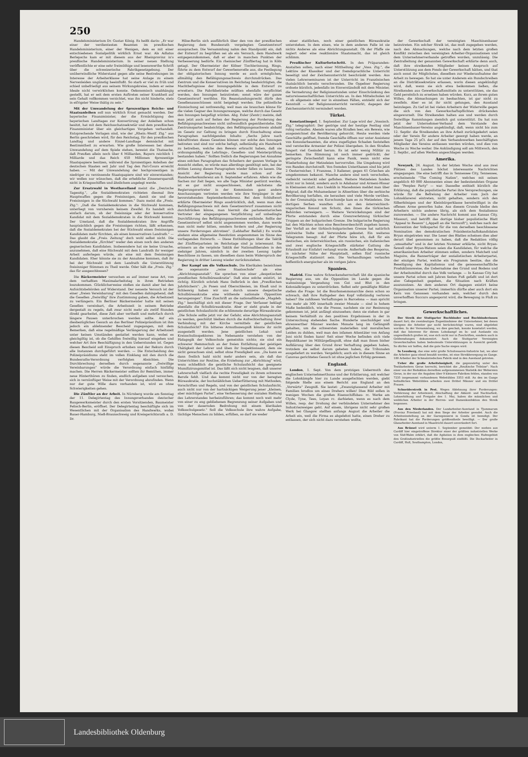250
Handelsministerium Dr. Gustav König. Es heißt darin: „Er war einer der verdientesten Beamten im preußischen Handelsministerium, einer der Wenigen, dem es mit einer entschiedenen Sozialpolitik wirklich Ernst war. Als Adlatus Berlepschs kam er mit diesem aus der Rheinprovinz in's preußische Handelsministerium. In seiner neuen Stellung veröffentlichte er eine sehr freimüthige und lesenswerthe Schrift über die schweizerische Fabrikgesetzgebung. Der unüberwindliche Widerstand gegen alle seine Bestrebungen im Interesse der Arbeiterklasse hat seine Anlage zu einem Nervenleiden ungünstig beeinflußt. So starb er viel zu früh und schied unbefriedigt aus seinem Wirkungskreise, indem er seine Ideale nicht verwirklichen konnte. Oekonomisch unabhängig gestellt, hat er seit dem ersten Auftreten seiner Krankheit auf sein Gehalt vollkommen verzichtet, was ihn nicht hinderte, stets in eifrigster Weise thätig zu sein."
Mit der Umwandelung der 4prozentigen Reichs- und Staatsanleihen soll nun wirklich Ernst gemacht werden. Der bayerische Finanzminister, der die Ermächtigung des bayerischen Landtages zur Konvertirung der Anleihen schon besitzt, hat mit dem Reichsschatzsekretär und dem preußischen Finanzminister über ein gleichartiges Vorgehen verhandelt. Entsprechende Vorlagen sind, wie der „Rhein.-Westf. Ztg." aus Berlin geschrieben wird, für den Reichstag, für den preußischen Landtag und andere Einzel-Landtage demnächst mit Bestimmtheit zu erwarten. Wie große Interessen bei dieser Umwandelung auf dem Spiele stehen, beweist die Thatsache, daß Preußen allein noch über 4 Milliarden, Bayern reichlich 1 Milliarde und das Reich 450 Millionen 4prozentige Staatspapiere besitzen, während die 3prozentigen Anleihen der deutschen Staaten seit Jahr und Tag den Pari-Cours erreicht haben. — Mit der Umwandelung der hochprozentigen in niedriger zu verzinsende Staatspapiere sind wir einverstanden; wir wollen nur wünschen, daß die erhebliche Zinsenersparniß nicht in Kriegsschiffen und ähnlichem angelegt werde.
Zur Ersatzwahl in Westhavelland meint die „Deutsche Tagesztg.", „die Sozialdemokraten richteten diesmal ihre Hauptwaffen gegen die Freisinnigen, damit sie und die Freisinnigen in die Stichwahl kommen." Dazu meint die „Freis. Ztg.": „Daß die Sozialdemokraten in die Stichwahl kommen, unterliegt von vornherein keinem Zweifel. Es handelt sich einfach darum, ob der freisinnige oder der konservative Kandidat mit dem Sozialdemokraten in die Stichwahl kommt. Der Umstand, daß die Sozialdemokraten ihre Angriffe hauptsächlich gegen die Freisinnigen richten, läßt erkennen, daß die Sozialdemokraten bei der Stichwahl einen freisinnigen Kandidaten mehr fürchten, als einen konservativen Landrath." — Das glaubt die „Freis. Zeitung" doch wohl selbst nicht. Die Sozialdemokratie „fürchtet" weder den einen noch den anderen gegnerischen Kandidaten. Insbesondere hat sie keine Ursache, anzunehmen, daß eine Stichwahl mit dem Landrath ihr weniger Arbeit auferlegen würde, als eine mit dem freisinnigen Kandidaten. Eher könnte sie zu der Annahme kommen, daß ihr bei der Stichwahl mit dem Landrath die Unterstützung freisinniger Stimmen zu Theil werde. Oder hält die „Freis. Ztg." das für ausgeschlossen?
Die Bäckermeister versuchen es auf immer neue Art, von dem verhaßten Maximalarbeitstag in ihren Betrieben loszukommen. Glücklicherweise stoßen sie damit aber bei den Aufsichtsbehörden auf Widerstand. Der neueste Versuch ist der einer „freien Vereinbarung" mit den Gesellen dahingehend, daß die Gesellen „freiwillig" ihre Zustimmung gaben, die Arbeitszeit zu verlängern. Ein Berliner Bäckermeister hatte mit seinen Gesellen vereinbart, die Arbeitszeit in seinem Betriebe dergestalt zu regeln, daß zwar nicht mehr als zwölf Stunden direkt gearbeitet, diese Zeit aber vertheilt und mehrfach durch längere Pausen unterbrochen werden sollte. Auf ein diesbezügliches Gesuch an das Berliner Polizeipräsidium ist ihm jedoch ein ablehnender Bescheid zugegangen, mit dem Bemerken, daß eine regelmäßige Verlängerung der Arbeitszeit unter keinen Umständen gestattet werden kann, wobei es gleichgiltig ist, ob die Gehilfen freiwillig hierauf eingehen und welcher Art ihre Beschäftigung in den Ueberstunden ist. Gegen diesen Bescheid soll Einspruch erhoben und der Rekurs durch alle Instanzen durchgeführt werden. — Die Entscheidung des Polizeipräsidiums steht im vollen Einklang mit den durch die Bundesraths-Verordnung verfolgten Absichten. Die Durchbrechung derselben durch sogenannte „freiwillige Vereinbarungen" würde die Verordnung einfach hinfällig machen. Die Herren Bäckermeister sollten ihr Bemühen, immer neue Hinterthüren zu finden, endlich aufgeben und versuchen, sich in vernünftiger Weise mit der Verordnung abzufinden. Wenn nur der gute Wille dazu vorhanden ist, wird es ohne Schwierigkeiten gehen.
Die Zünftler an der Arbeit. In Nürnberg wurde am Sonntag der 11. Delegirtentag des Innungsverbandes deutscher Baugewerksmeister durch den ersten Vorsitzenden, Baumeister Felisch-Berlin, eröffnet. Der Delegirtentag beschäftigte sich im Wesentlichen mit der Organisation des Handwerks, wobei Bauer-Hamburg, Nieß-Braunschweig und Kreisgerichtsrath a. D. Dr.
Hilse-Berlin sich ausführlich über den von der preußischen Regierung dem Bundesrath vorgelegten Gesetzentwurf aussprachen. Die Versammlung nahm den Standpunkt ein, daß der Entwurf zu begrüßen sei als ein Versuch, dem Handwerk entgegenzukommen, daß er aber in manchen Punkten der Verbesserung bedürfe. Ein rheinischer Zünftlertag hat in Köln getagt. Der Obermeister der Kölner Tischlerinnung, Rings, führte zu dem Entwurf der Gewerbenovelle aus, die Festlegung der obligatorischen Innung werde es auch ermöglichen, allmählig den Befähigungsnachweis durchzudrücken. Das Zentrum und die Konservativen im Reichstag beabsichtigten, die Machtbefugnisse der Innungsgebilde in dem Entwurf zu erweitern. Die Fabrikbetriebe müßten ebenfalls verpflichtet werden, den Innungen beizutreten; sonst wäre der ganze Gesetzentwurf werthlos. Ein Beanstandungsrecht dürfe den Gesellenausschüssen nicht beigelegt werden. Die polizeiliche Einmischung sei nothwendig, weil man sie brauchen könne für die vielen Gegner des Innungszwanges, welche durch das Gesetz den Innungen beigefügt würden. Abg. Euler (Zentr.) meinte, daß man jetzt auch auf Seiten der Regierung der Forderung des Befähigungsnachweises nicht unfreundlich gegenüberstehe. Die Zentrumspartei beabsichtige, den Befähigungsnachweis alsbald im Gesetz zur Geltung zu bringen durch Einschaltung eines Paragraphen nachfolgenden Inhalts: „Sechs Jahre nach Inkrafttreten dieses Gesetzes können nur solche den Innungen beitreten und sind nur solche befugt, selbständig ein Handwerk zu betreiben, welche den Beweis erbracht haben, daß sie ordnungsmäßig die Lehrlings-, Gesellen- und Meisterprüfung bestanden haben." Sollten freilich die Regierungen bei Annahme eines solchen Paragraphen das Scheitern der ganzen Vorlage in Aussicht stellen, so würde man allerdings genöthigt sein, bei der dritten Lesung diesen Paragraphen wieder fallen zu lassen. Die Ansicht der Regierung werde man schon auf der Handwerkerkonferenz am 8. September erfahren. Allein wie die Sachen zur Zeit liegen, wo alle Tage Minister gestürzt werden, ist es gar nicht ausgeschlossen, daß nächstens die Regierungsvertreter in der Kommission ganz andere Anschauungen vertreten werden wie ihre Vorgänger in der bevorstehenden Septemberkonferenz. Bei dem Schlußwort erklärte Obermeister Rings ausdrücklich, daß, wenn man den Befähigungsnachweis mit dem Gesetzentwurf zusammen nicht durchdrücken könne, man hiermit die parlamentarischen Vertreter der eingegangenen Verpflichtung auf unbedingte Durchführung des Befähigungsnachweises entbinde. Sollte der Gesetzentwurf selbst nicht angenommen werden, dann werde man nicht mehr bitten, sondern fordern und „der Regierung unsere Forderungen abtrotzen". (Lebhafter Beifall.) Es wurde alsdann eine allgemeine Resolution angenommen im Sinne des vorliegenden Entwurfs. — Diese Enthüllungen über die Taktik der Zünftlerparteien im Reichstage sind ja interessant. Sie erinnern an die verpönte Taktik der Nationalliberalen in den siebziger Jahren, nämlich in der zweiten Lesung tapfer Beschlüsse zu fassen, um dieselben dann beim Widerspruch der Regierung in dritter Lesung wieder zurückzuziehen.
Der Kampf um die Volksschule. Die Klerikalen bezeichnen die sogenannte „reine Staatsschule" als eine „Abrichtungsanstalt". Sie sprechen von einer „despotischen preußischen Schulbüreaukratie". Daß eine solche existirt, ist richtig. Kürzlich schrieb Hans Delbrück in den „Preußischen Jahrbüchern": „In Posen und Oberschlesien, im Elsaß und in Schleswig haben wir uns durch unsere despotische Schulbüreaukratie eine wüthende nationale Opposition herangezogen". Eine Zuschrift an die nationalliberale „Magdeb. Ztg." beschäftigt sich mit dieser Frage. Der Verfasser beklagt ebenfalls die Schulbüreaukratie. Aber er sieht grade in der geistlichen Schulaufsicht die schlimmste derartige Büreaukratie: „Die Schule sollte jetzt vor der Gefahr, eine Abrichtungsanstalt zu werden, geschützt bleiben durch die Aufrechterhaltung ihrer Verbindung mit der Kirche vermittels der geistlichen Schulaufsicht? Ein bitteres Armuthszeugniß könnte ihr nicht ausgestellt werden. Jene geistlichen Lokal- und Kreisschulinspektoren im Nebenamte verstehen von der Pädagogik der Volksschule gemeinhin nichts; sie sind ein schwerer Hemmschuh an der freien Entfaltung der geistigen Thätigkeit der Lehrer und üben ihr Inspektionsamt, dem sie nicht gewachsen sind, selbst ohne Freudigkeit aus. „Da kann es dann freilich bald nicht mehr anders sein, als daß das Unterrichten zur Routine, die Erziehung zur „Abrichtung" wird, wozu schließlich die geistliche Schulaufsicht das geeignete Mumifizirungsmittel ist. Das läßt sich nicht leugnen, daß unserer Lehrerschaft vielfach die rechte Freudigkeit zu ihrem schweren Berufe fehlt. Und das kommt nicht nur von der beregten Büreaukratie, der buchstäblichen Ueberfütterung mit Methoden, Vorschriften und Regeln, und von der geistlichen Schulaufsicht, auch nicht nur von der hartnäckigen Weigerung jener „kleinen, aber mächtigen Partei", eine Verbesserung der sozialen Stellung des Lehrerstandes herbeizuführen; das kommt noch weit mehr von einer zu eng gebliebenen Begrenzung seiner Aufgaben und von der dauernden Bedrohung mit einem klerikalen Volksschulgesetz." Soll die Volksschule ihre wahre Aufgabe, tüchtige Menschen zu bilden, erfüllen, so darf sie weder
einer stattlichen, noch einer geistlichen Büreaukratie unterstehen. In dem einen, wie in dem anderen Falle ist sie nichts Anderes als eine Abrichtungsanstalt. Ob der Pfaffe sie regiert oder eine reaktionäre Staatsmacht, das ist gleich schlimm.
Preußischer Kulturfortschritt. In den Präparanden-Anstalten sollen, nach einer Mittheilung der „Voss. Ztg.", die Lektüre der Klassiker und der fremdsprachliche Unterricht beseitigt und der Zeichenunterricht beschränkt werden. Aus vielen Lehrerseminaren ist der Unterricht im Französischen thatsächlich bereits verschwunden. Die Oppelner Regierung ordnete kürzlich, jedenfalls im Einverständniß mit dem Minister, die Vermehrung der Religionsstunden unter Einschränkung des naturwissenschaftlichen Unterrichts an. In den Mittelschulen ist — ob allgemein oder nur in einzelnen Fällen, entzieht sich der Kenntniß — der Religionsunterricht verstärkt, dagegen der Zeichenunterricht vermindert worden.
Türkei.
Konstantinopel, 1. September. Zur Lage wird der „Vossisch. Ztg." telegraphirt: Der gestrige und der heutige Festtag sind ruhig verlaufen. Abends waren alle Straßen leer, ein Beweis, wie ausgezeichnet die Bevölkerung gehorcht. Heute werden viele Geschäfte geöffnet, fremde Geschäfte öffnen nur unter Assistenz von Konsularbeamten, die etwa zugefügten Schaden feststellen und versteckte Armenier der Polizei übergeben. In den Straßen lungert viel Gesindel herum. Es ist sehr wenig Militär zu bemerken. Die Stimmung ist noch immer gedrückt; der geringste Zwischenfall kann eine Panik, wenn nicht eine Wiederholung der Metzeleien hervorrufen. Die Umgebung wird von Banden durchstreift. Von fremden Unterthanen sind bis jetzt 2 Oesterreicher, 1 Franzose, 3 Italiener, gegen 41 Griechen als umgekommen bekannt. Manche andere sind noch verschollen, vielleicht versteckt oder geflohen. Weitere Metzeleien fanden nicht nur in Ismid, sondern auch in Adabazar und Armeni-Hissar in Kleinasien statt. Aus Uesküb in Macedonien meldet man über Belgrad, daß die Muhamedaner in Altserbien über die serbische Bevölkerung herfallen, sie berauben und viele Morde verüben. In der Grenznahija von Kurschumlje kam es zu Metzeleien. Die dortigen Serben wandten sich an den österreichisch-ungarischen Konsul um Schutz, den ihnen die türkischen Behörden verweigern. — Weitere Verwickelungen sind der Pforte entstanden durch eine Grenzverletzung türkischer Truppen an der bulgarischen Grenze. Die bulgarische Regierung hat den Mächten schon eine Beschwerdeschrift zugehen lassen. Der Vorfall an der türkisch-bulgarischen Grenze hat natürlich zahlreiche Todte und Verwundete gekostet. Ein weiteres Telegramm besagt: Auf der Pforte höre ich, daß für ein deutsches, ein österreichisches, ein russisches, ein italienisches und zwei englische Kriegsschiffe stärkster Gattung die Erlaubniß zur Einfahrt verlangt wurde. Außerhalb des Bosporus, in nächster Nähe der Hauptstadt, sollen fünf russische Kriegsschiffe stationirt sein. Die Verhandlungen verlaufen hoffentlich energischer als im vorigen Jahre.
Spanien.
Madrid. Eine wahre Schreckensherrschaft übt die spanische Regierung aus, um die Opposition im Lande gegen die wahnsinnige Vergeudung von Gut und Blut in den Kolonialkriegen zu unterdrücken. Selbst sehr gemäßigte Blätter stellen die Frage: Ist die Bourbonenmonarchie denn schon so schwach, daß ihre Rathgeber den Kopf vollständig verloren haben? Die zahllosen Verhaftungen in Barcelona — man spricht von mehr als 300 innerhalb zweier Monate — sind in hohem Maße bedenklich, wie die Presse, nachdem sie zur Besinnung gekommen ist, jetzt anfängt einzusehen; denn sie stehen in gar keinem Verhältniß zu den positiven Ergebnissen in der in Untersuchung stehenden Sache. Hunderte unschuldiger und ehrenwerther Männer werden Monate lang im Gefängniß gehalten, um die schwersten materiellen und moralischen Leiden zu dulden, weil man den infamen Attentäter von Anfang Juni nicht finden kann! Seit einer Woche befinden sich viele Republikaner im Militärgefängniß, ohne daß man ihnen bisher Aufklärung über den Grund ihrer Verhaftung gegeben haben, trotzdem sie selbst darum gebeten haben, die Tribunalen ausgeliefert zu werden. Vergeblich; auch ein in diesem Sinne an Canovas gerichtetes Gesuch ist ohne jeglichen Erfolg gewesen.
England.
London, 1. Sept. Von dem protzigen Uebermuth des englischen Unternehmerthums und der Erbitterung, mit welcher die Lohnkämpfe hier zu Lande ausgefochten werden, giebt folgende Stelle aus einem Bericht aus England an den „Vorwärts" Zeugniß. Sie lautet: „Zwanzigtausend Arbeiter mit Familien brodlos um eines Drehers willen! Dies Bild sollen in wenigen Wochen die großen Eisenschiffsbau- rc. Werke am Clyde, Tyne, Tees, Loyan rc. darbieten, wenn es nach dem Willen, resp. der Drohung der verbündeten Unternehmer des Industriezweiges geht. Auf einem, übrigens nicht sehr großen Werk bei Glasgow stellten anfangs August die Arbeiter die Arbeit ein, weil die Firma es abgelehnt hatte, einen Dreher zu entlassen, der sich nicht dazu verstehen wollte,
der Gewerkschaft der vereinigten Maschinenbauer beizutreten. Ein solcher Streik ist, das muß zugegeben werden, nach den Abmachungen, welche nach dem letzten großen Konflikt zwischen den vereinigten Arbeiter-Organisationen und dem Unternehmerverbande getroffen worden, unzulässig. Die Zentralleitung der genannten Gewerkschaft erklärte denn auch, daß ihre streikenden Mitglieder keinen Anspruch auf Unterstützung aus dem Fonds der Gewerkschaft hätten, und that auch sonst ihr Möglichstes, dieselben zur Wiederaufnahme der Arbeit zu bewegen. So hat sie unter Anderem ein Rundschreiben an die Distriktssekretäre erlassen, worin diesen angekündigt wird, daß, wenn sie sich etwa beikommen ließen, die Streikenden aus Gewerkschaftsmitteln zu unterstützen, sie das Geld persönlich zu ersetzen haben würden. Kurz, an ihrem guten Willen, die Abmachungen zu beobachten, ist gar nicht zu zweifeln. Aber es ist ihr nicht gelungen, den Ausstand beizulegen. Zu tief ist bei vielen Arbeitern der Widerwille gegen die sich von den Gewerkschaftspflichten drückenden eingewurzelt. Die Streikenden halten aus und werden durch freiwillige Sammlungen ziemlich gut unterstützt. Da hat nun jetzt der Unternehmer-Verband dem Vorstande des Maschinenbauer-Vereins angekündigt, daß, wenn nicht bis zum 12. Septbr. die Streikenden an ihre Arbeit zurückgekehrt seien oder der Verein für andere Arbeiter gesorgt haben werde, an jenem Tage 25 pCt. der auf den Verbandswerken beschäftigten Mitglieder des Vereins entlassen werden würden, und dies von Woche zu Woche weiter. Die Ankündigung soll am Mittwoch, den 2. Septbr., auf allen Werken angeschlagen werden.
Amerika.
Newyork, 24. August. In der letzten Woche sind aus zwei Plätzen des Landes höchst interessante Nachrichten eingegangen. Die eine betrifft das in Tennessee City, Tennessee, erscheinende "The Coming Nation", welches mit seinen angeblich 40 000 Abonnenten eines der bedeutendsten Organe des "Peoples Party" — war. Dasselbe enthielt kürzlich die Erklärung, daß die populistische Partei ihre Versprechungen, sie würde für die Befreiung der Arbeiter vom Joch der Lohnsklaverei eintreten, nicht gehalten, sondern sich den Silberkönigen und der Kleinbürgerklasse bereitwilligst in die offenen Arme geworfen habe. Aus diesem Grunde bleibe den Arbeitern nichts anderes übrig, als sich dem Sozialismus zuzuwenden. — Die andere Nachricht kommt aus Kansas City, Missouri, und betrifft das dortige bisher populistische Blatt "Appeal to Reason" („Appell an die Vernunft"), welches nach der Konvention der Volkspartei für die von derselben beschlossene Nomination des demokratischen Präsidentschaftskandidaten Bryan eingetreten war. Die Leser des Blattes scheinen dies aber derart übel genommen zu haben, daß die Redaktion völlig „umsattelte" und in der letzten Nummer erklärte, nicht Bryan-Sewell oder Bryan-Watson seien die Kandidaten, für welche die amerikanischen Arbeiter stimmen sollen, sondern Matchett und Maguire, die Bannerträger der sozialistischen Arbeiterpartei, der einzigen Partei, welche ein Programm besitze, das die Beseitigung des Kapitalismus und die genossenschaftliche Produktionsweise, die Uebernahme des Grund und Bodens und der Arbeitsmittel durch das Volk verlange. — In Kansas City hat unsere Partei schon seit Jahren festen Fuß gefaßt und ist dort also Gelegenheit gegeben, die Situation nach Kräften auszunutzen. An dem anderen Ort dagegen existirt keine Organisation unserer Partei; immerhin dürfte aber auch dort ein Kern von Genossen vorhanden sein, welcher durch den unverhofften Succurs angespornt wird, die Bewegung in Fluß zu bringen.
Gewerkschaftliches.
Der Streik der Stuttgarter Buchbinder und Buchbinderinnen dauert fort; die zweideutigen Zugeständnisse der Unternehmer, bei denen übrigens die Arbeiter gar nicht berücksichtigt waren, sind abgelehnt worden. In der Versammlung, wo dies geschah, konnte konstatirt werden, daß das Interesse für diesen Lohnkampf im In- und Auslande ein ungewöhnlich großes ist, was sich nicht nur in Zuschriften, sondern auch in Geldsendungen dokumentirt. Auch die Stuttgarter Vereinigten Gewerkschaften haben bedeutende Unterstützungen in Aussicht gestellt. So dürfen wir hoffen, daß die gute Sache siegen wird.
In Leonberg, das eine sehr große Schuhwaaren-Industrie hat, wo aber die Arbeiter ganz elend bezahlt werden, ist eine Streikbewegung im Gange. 180 Arbeiter der Schmalzriedschen Fabrik sind in den Ausstand getreten.
Ueber die große Arbeitslosigkeit, die gegenwärtig unter den Textilarbeitern Geras herrscht, berichtet die „Reußische Tribüne": Nach einer von der Redaktion derselben aufgenommenen Statistik der Webereien Geras, in der nur die Angaben über 9 kleinere Fabriken fehlen, standen von 7235 insgesammt vorhandenen Webstühlen 3353 still. An den im Gange befindlichen Webstühlen arbeiten zwei Drittel Männer und ein Drittel Frauen.
Schneiderstreik in Pest. Wegen Ablehnung ihrer Forderungen: Verkürzung der Arbeitszeit, Abschaffung der Akkord- und Nachtarbeit, Lohnerhöhung und Freigabe des 1. Mai, haben die männlichen und weiblichen Arbeiter in der Herren- und Damenkonfektion den Streik begonnen.
Aus den Niederlanden. Der Landarbeiter-Ausstand in Tjummarum (Provinz Friesland) hat mit dem Siege der Arbeiter geendet. Auch die Arbeitseinstellung an der Garnspinnerei in Gonda ist beendigt. Der Fabrikant hat die Forderungen größtentheils bewilligt. — Der große Glasarbeiter-Ausstand in Maastricht dauert unverändert fort.
Aus Brüssel wird unterm 1. September gemeldet: Der soeben aus Cardiff hier eingetroffene Direktor einer der größten industriellen Werke von Süd-Wales erklärt, daß die Agitation in dem englischen Hafengebiet den Großindustriellen die größte Besorgniß einflößt. Die Dockarbeiter in Cardiff, Hull, Southampton, London,
Landesbibliothek Oldenburg